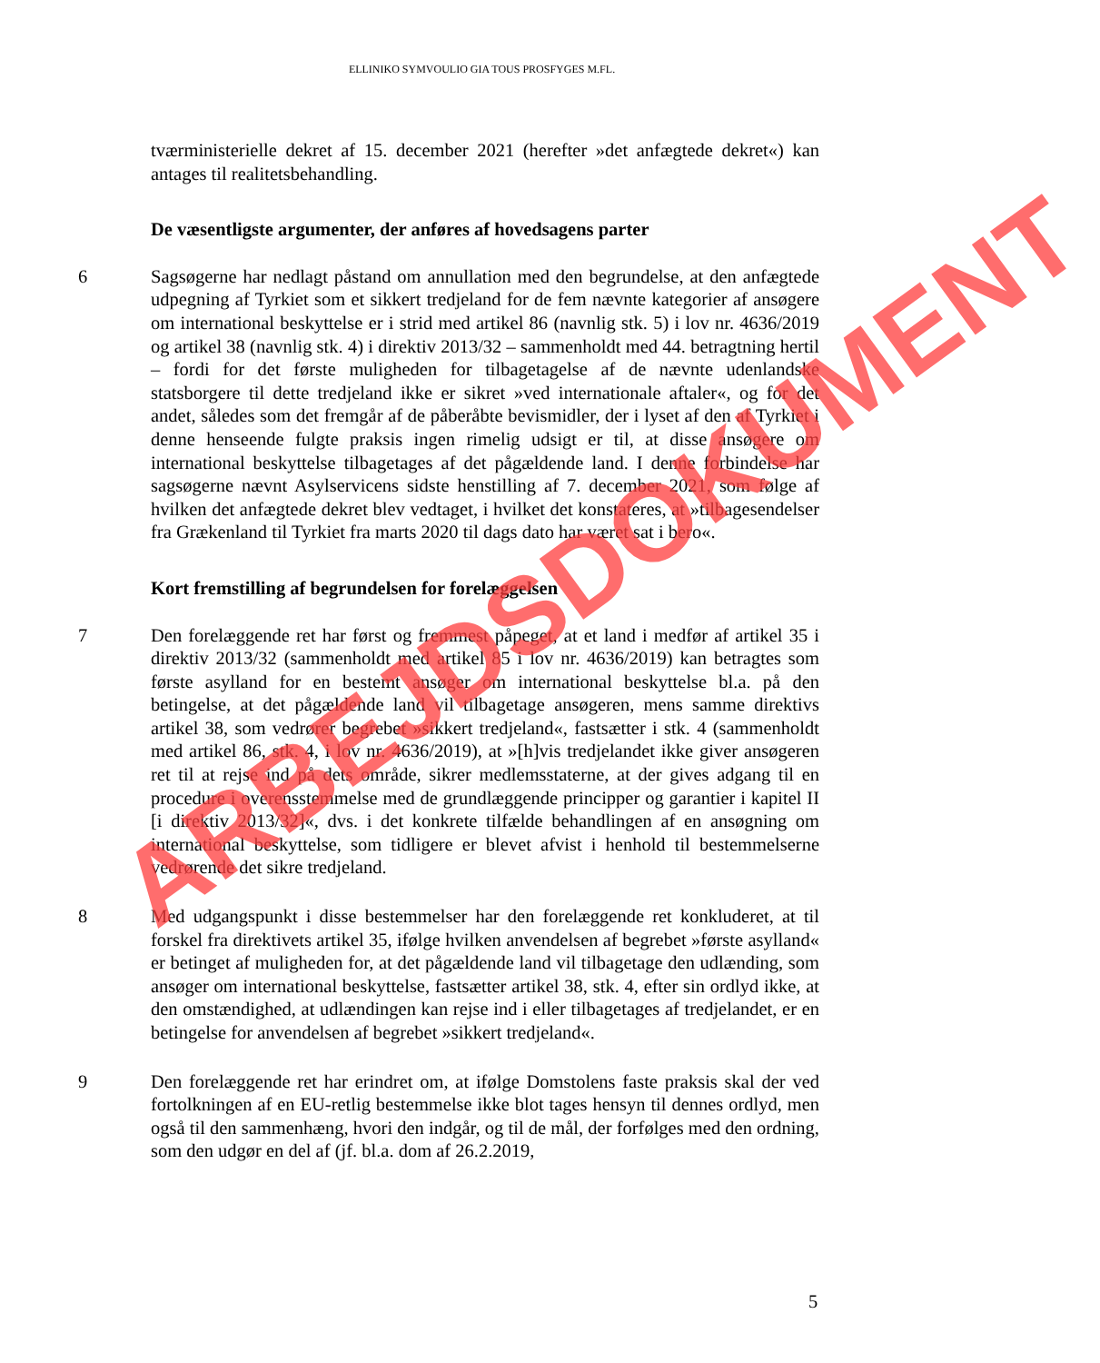ELLINIKO SYMVOULIO GIA TOUS PROSFYGES M.FL.
tværministerielle dekret af 15. december 2021 (herefter »det anfægtede dekret«) kan antages til realitetsbehandling.
De væsentligste argumenter, der anføres af hovedsagens parter
6 Sagsøgerne har nedlagt påstand om annullation med den begrundelse, at den anfægtede udpegning af Tyrkiet som et sikkert tredjeland for de fem nævnte kategorier af ansøgere om international beskyttelse er i strid med artikel 86 (navnlig stk. 5) i lov nr. 4636/2019 og artikel 38 (navnlig stk. 4) i direktiv 2013/32 – sammenholdt med 44. betragtning hertil – fordi for det første muligheden for tilbagetagelse af de nævnte udenlandske statsborgere til dette tredjeland ikke er sikret »ved internationale aftaler«, og for det andet, således som det fremgår af de påberåbte bevismidler, der i lyset af den af Tyrkiet i denne henseende fulgte praksis ingen rimelig udsigt er til, at disse ansøgere om international beskyttelse tilbagetages af det pågældende land. I denne forbindelse har sagsøgerne nævnt Asylservicens sidste henstilling af 7. december 2021, som følge af hvilken det anfægtede dekret blev vedtaget, i hvilket det konstateres, at »tilbagesendelser fra Grækenland til Tyrkiet fra marts 2020 til dags dato har været sat i bero«.
Kort fremstilling af begrundelsen for forelæggelsen
7 Den forelæggende ret har først og fremmest påpeget, at et land i medfør af artikel 35 i direktiv 2013/32 (sammenholdt med artikel 85 i lov nr. 4636/2019) kan betragtes som første asylland for en bestemt ansøger om international beskyttelse bl.a. på den betingelse, at det pågældende land vil tilbagetage ansøgeren, mens samme direktivs artikel 38, som vedrører begrebet »sikkert tredjeland«, fastsætter i stk. 4 (sammenholdt med artikel 86, stk. 4, i lov nr. 4636/2019), at »[h]vis tredjelandet ikke giver ansøgeren ret til at rejse ind på dets område, sikrer medlemsstaterne, at der gives adgang til en procedure i overensstemmelse med de grundlæggende principper og garantier i kapitel II [i direktiv 2013/32]«, dvs. i det konkrete tilfælde behandlingen af en ansøgning om international beskyttelse, som tidligere er blevet afvist i henhold til bestemmelserne vedrørende det sikre tredjeland.
8 Med udgangspunkt i disse bestemmelser har den forelæggende ret konkluderet, at til forskel fra direktivets artikel 35, ifølge hvilken anvendelsen af begrebet »første asylland« er betinget af muligheden for, at det pågældende land vil tilbagetage den udlænding, som ansøger om international beskyttelse, fastsætter artikel 38, stk. 4, efter sin ordlyd ikke, at den omstændighed, at udlændingen kan rejse ind i eller tilbagetages af tredjelandet, er en betingelse for anvendelsen af begrebet »sikkert tredjeland«.
9 Den forelæggende ret har erindret om, at ifølge Domstolens faste praksis skal der ved fortolkningen af en EU-retlig bestemmelse ikke blot tages hensyn til dennes ordlyd, men også til den sammenhæng, hvori den indgår, og til de mål, der forfølges med den ordning, som den udgør en del af (jf. bl.a. dom af 26.2.2019,
5
ARBEJDSDOKUMENT